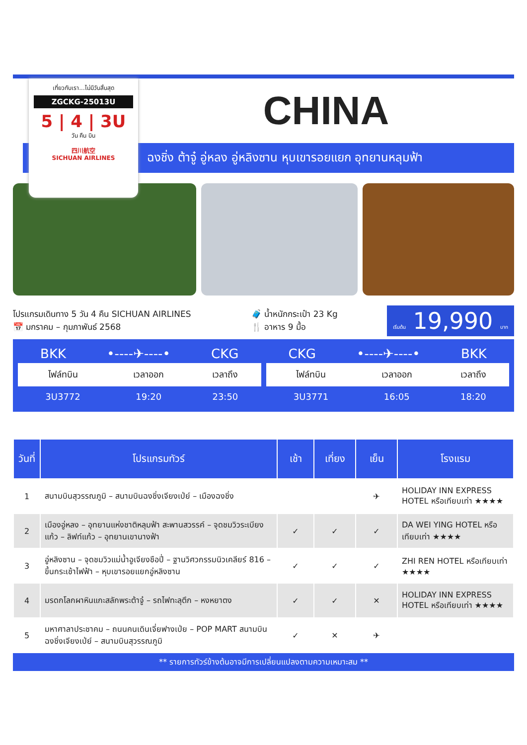เที่ยวกับเรา...ไม่มีวันสิ้นสุด
ZGCKG-25013U
5 | 4 | 3U
วัน คืน บิน
四川航空
SICHUAN AIRLINES
CHINA
ฉงชิ่ง ต้าจู๋ อู่หลง อู่หลิงซาน หุบเขารอยแยก อุทยานหลุมฟ้า
โปรแกรมเดินทาง 5 วัน 4 คืน SICHUAN AIRLINES
📅 มกราคม – กุมภาพันธ์ 2568
🧳 น้ำหนักกระเป๋า 23 Kg
🍴 อาหาร 9 มื้อ
เริ่มต้น 19,990 บาท
BKK •----✈----• CKG
| ไฟล์ทบิน | เวลาออก | เวลาถึง |
| --- | --- | --- |
| 3U3772 | 19:20 | 23:50 |
CKG •----✈----• BKK
| ไฟล์ทบิน | เวลาออก | เวลาถึง |
| --- | --- | --- |
| 3U3771 | 16:05 | 18:20 |
| วันที่ | โปรแกรมทัวร์ | เช้า | เที่ยง | เย็น | โรงแรม |
| --- | --- | --- | --- | --- | --- |
| 1 | สนามบินสุวรรณภูมิ – สนามบินฉงชิ่งเจียงเป่ย์ – เมืองฉงชิ่ง | | | ✈ | HOLIDAY INN EXPRESS HOTEL หรือเทียบเท่า ★★★★ |
| 2 | เมืองอู่หลง – อุทยานแห่งชาติหลุมฟ้า สะพานสวรรค์ – จุดชมวิวระเบียงแก้ว – ลิฟท์แก้ว – อุทยานเขานางฟ้า | ✓ | ✓ | ✓ | DA WEI YING HOTEL หรือเทียบเท่า ★★★★ |
| 3 | อู่หลิงซาน – จุดชมวิวแม่น้ำอูเจียงชือปี่ – ฐานวิศวกรรมนิวเคลียร์ 816 – ขึ้นกระเช้าไฟฟ้า – หุบเขารอยแยกอู่หลิงซาน | ✓ | ✓ | ✓ | ZHI REN HOTEL หรือเทียบเท่า ★★★★ |
| 4 | มรดกโลกผาหินแกะสลักพระต้าจู๋ – รถไฟทะลุตึก – หงหยาตง | ✓ | ✓ | ✕ | HOLIDAY INN EXPRESS HOTEL หรือเทียบเท่า ★★★★ |
| 5 | มหาศาลาประชาคม – ถนนคนเดินเจี่ยฟางเป่ย – POP MART สนามบินฉงชิ่งเจียงเป่ย์ – สนามบินสุวรรณภูมิ | ✓ | ✕ | ✈ | |
** รายการทัวร์ข้างต้นอาจมีการเปลี่ยนแปลงตามความเหมาะสม **